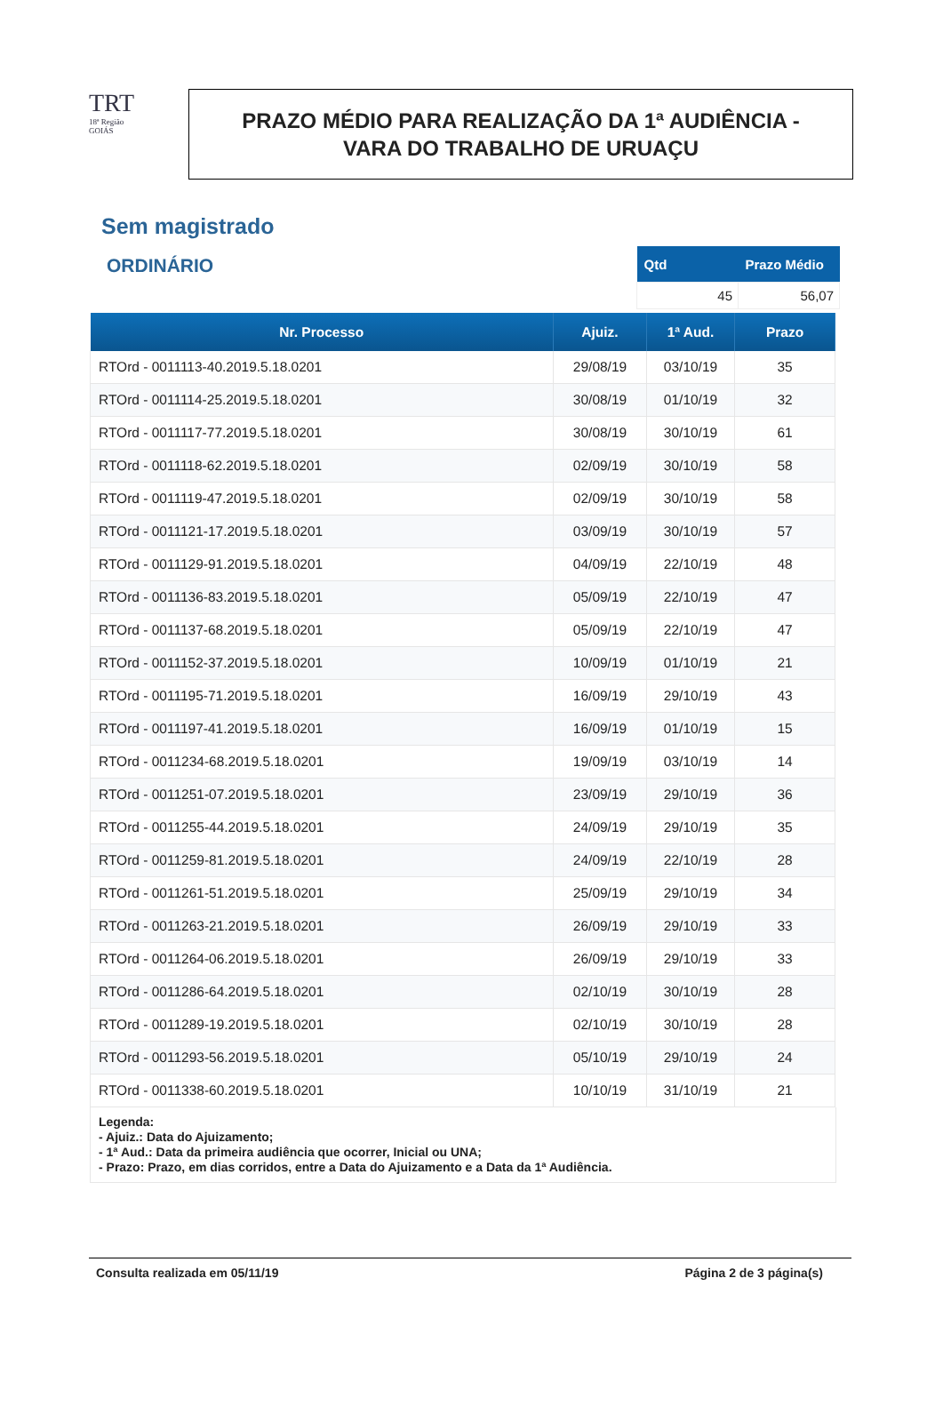TRT
18ª Região
GOIÁS
PRAZO MÉDIO PARA REALIZAÇÃO DA 1ª AUDIÊNCIA -
VARA DO TRABALHO DE URUAÇU
Sem magistrado
ORDINÁRIO
| Qtd | Prazo Médio |
| --- | --- |
| 45 | 56,07 |
| Nr. Processo | Ajuiz. | 1ª Aud. | Prazo |
| --- | --- | --- | --- |
| RTOrd - 0011113-40.2019.5.18.0201 | 29/08/19 | 03/10/19 | 35 |
| RTOrd - 0011114-25.2019.5.18.0201 | 30/08/19 | 01/10/19 | 32 |
| RTOrd - 0011117-77.2019.5.18.0201 | 30/08/19 | 30/10/19 | 61 |
| RTOrd - 0011118-62.2019.5.18.0201 | 02/09/19 | 30/10/19 | 58 |
| RTOrd - 0011119-47.2019.5.18.0201 | 02/09/19 | 30/10/19 | 58 |
| RTOrd - 0011121-17.2019.5.18.0201 | 03/09/19 | 30/10/19 | 57 |
| RTOrd - 0011129-91.2019.5.18.0201 | 04/09/19 | 22/10/19 | 48 |
| RTOrd - 0011136-83.2019.5.18.0201 | 05/09/19 | 22/10/19 | 47 |
| RTOrd - 0011137-68.2019.5.18.0201 | 05/09/19 | 22/10/19 | 47 |
| RTOrd - 0011152-37.2019.5.18.0201 | 10/09/19 | 01/10/19 | 21 |
| RTOrd - 0011195-71.2019.5.18.0201 | 16/09/19 | 29/10/19 | 43 |
| RTOrd - 0011197-41.2019.5.18.0201 | 16/09/19 | 01/10/19 | 15 |
| RTOrd - 0011234-68.2019.5.18.0201 | 19/09/19 | 03/10/19 | 14 |
| RTOrd - 0011251-07.2019.5.18.0201 | 23/09/19 | 29/10/19 | 36 |
| RTOrd - 0011255-44.2019.5.18.0201 | 24/09/19 | 29/10/19 | 35 |
| RTOrd - 0011259-81.2019.5.18.0201 | 24/09/19 | 22/10/19 | 28 |
| RTOrd - 0011261-51.2019.5.18.0201 | 25/09/19 | 29/10/19 | 34 |
| RTOrd - 0011263-21.2019.5.18.0201 | 26/09/19 | 29/10/19 | 33 |
| RTOrd - 0011264-06.2019.5.18.0201 | 26/09/19 | 29/10/19 | 33 |
| RTOrd - 0011286-64.2019.5.18.0201 | 02/10/19 | 30/10/19 | 28 |
| RTOrd - 0011289-19.2019.5.18.0201 | 02/10/19 | 30/10/19 | 28 |
| RTOrd - 0011293-56.2019.5.18.0201 | 05/10/19 | 29/10/19 | 24 |
| RTOrd - 0011338-60.2019.5.18.0201 | 10/10/19 | 31/10/19 | 21 |
Legenda:
- Ajuiz.: Data do Ajuizamento;
- 1ª Aud.: Data da primeira audiência que ocorrer, Inicial ou UNA;
- Prazo: Prazo, em dias corridos, entre a Data do Ajuizamento e a Data da 1ª Audiência.
Consulta realizada em 05/11/19 Página 2 de 3 página(s)